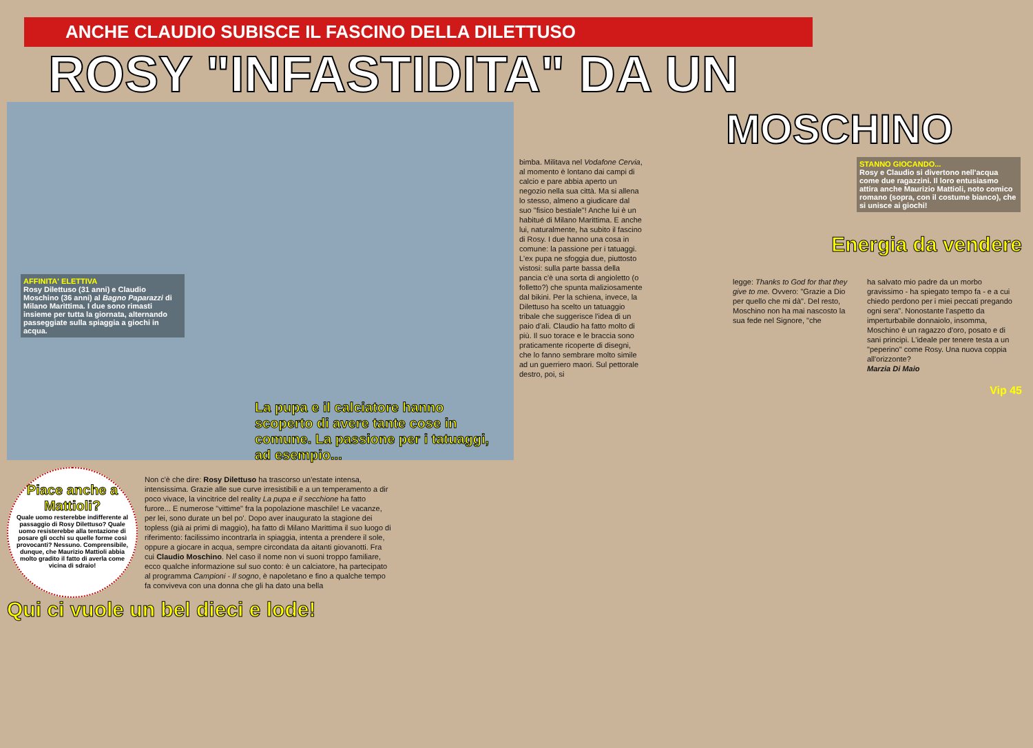ANCHE CLAUDIO SUBISCE IL FASCINO DELLA DILETTUSO
ROSY "INFASTIDITA" DA UN
AFFINITA' ELETTIVA
Rosy Dilettuso (31 anni) e Claudio Moschino (36 anni) al Bagno Paparazzi di Milano Marittima. I due sono rimasti insieme per tutta la giornata, alternando passeggiate sulla spiaggia a giochi in acqua.
La pupa e il calciatore hanno scoperto di avere tante cose in comune. La passione per i tatuaggi, ad esempio...
Piace anche a Mattioli?
Quale uomo resterebbe indifferente al passaggio di Rosy Dilettuso? Quale uomo resisterebbe alla tentazione di posare gli occhi su quelle forme così provocanti? Nessuno. Comprensibile, dunque, che Maurizio Mattioli abbia molto gradito il fatto di averla come vicina di sdraio!
Non c'è che dire: Rosy Dilettuso ha trascorso un'estate intensa, intensissima. Grazie alle sue curve irresistibili e a un temperamento a dir poco vivace, la vincitrice del reality La pupa e il secchione ha fatto furore... E numerose "vittime" fra la popolazione maschile! Le vacanze, per lei, sono durate un bel po'. Dopo aver inaugurato la stagione dei topless (già ai primi di maggio), ha fatto di Milano Marittima il suo luogo di riferimento: facilissimo incontrarla in spiaggia, intenta a prendere il sole, oppure a giocare in acqua, sempre circondata da aitanti giovanotti. Fra cui Claudio Moschino. Nel caso il nome non vi suoni troppo familiare, ecco qualche informazione sul suo conto: è un calciatore, ha partecipato al programma Campioni - Il sogno, è napoletano e fino a qualche tempo fa conviveva con una donna che gli ha dato una bella
Qui ci vuole un bel dieci e lode!
MOSCHINO
bimba. Militava nel Vodafone Cervia, al momento è lontano dai campi di calcio e pare abbia aperto un negozio nella sua città. Ma si allena lo stesso, almeno a giudicare dal suo "fisico bestiale"! Anche lui è un habitué di Milano Marittima. E anche lui, naturalmente, ha subito il fascino di Rosy. I due hanno una cosa in comune: la passione per i tatuaggi. L'ex pupa ne sfoggia due, piuttosto vistosi: sulla parte bassa della pancia c'è una sorta di angioletto (o folletto?) che spunta maliziosamente dal bikini. Per la schiena, invece, la Dilettuso ha scelto un tatuaggio tribale che suggerisce l'idea di un paio d'ali. Claudio ha fatto molto di più. Il suo torace e le braccia sono praticamente ricoperte di disegni, che lo fanno sembrare molto simile ad un guerriero maori. Sul pettorale destro, poi, si
STANNO GIOCANDO...
Rosy e Claudio si divertono nell'acqua come due ragazzini. Il loro entusiasmo attira anche Maurizio Mattioli, noto comico romano (sopra, con il costume bianco), che si unisce ai giochi!
Energia da vendere
legge: Thanks to God for that they give to me. Ovvero: "Grazie a Dio per quello che mi dà". Del resto, Moschino non ha mai nascosto la sua fede nel Signore, "che
ha salvato mio padre da un morbo gravissimo - ha spiegato tempo fa - e a cui chiedo perdono per i miei peccati pregando ogni sera". Nonostante l'aspetto da imperturbabile donnaiolo, insomma, Moschino è un ragazzo d'oro, posato e di sani principi. L'ideale per tenere testa a un "peperino" come Rosy. Una nuova coppia all'orizzonte?
Marzia Di Maio
Vip 45